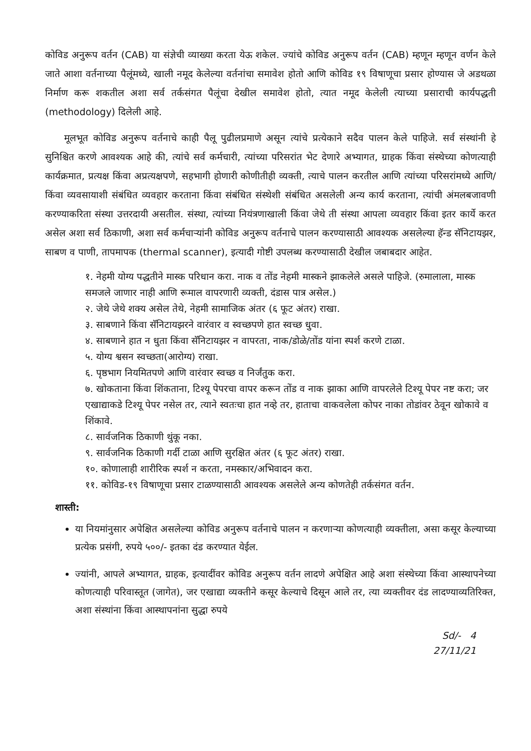कोविड अनुरूप वर्तन (CAB) या संज्ञेची व्याख्या करता येऊ शकेल. ज्यांचे कोविड अनुरूप वर्तन (CAB) म्हणून म्हणून वर्णन केले जाते आशा वर्तनाच्या पैलूंमध्ये, खाली नमूद केलेल्या वर्तनांचा समावेश होतो आणि कोविड १९ विषाणूचा प्रसार होण्यास जे अडथळा निर्माण करू शकतील अशा सर्व तर्कसंगत पैलूंचा देखील समावेश होतो, त्यात नमूद केलेली त्याच्या प्रसाराची कार्यपद्धती (methodology) दिलेली आहे.
मूलभूत कोविड अनुरूप वर्तनाचे काही पैलू पुढीलप्रमाणे असून त्यांचे प्रत्येकाने सदैव पालन केले पाहिजे. सर्व संस्थांनी हे सुनिश्चित करणे आवश्यक आहे की, त्यांचे सर्व कर्मचारी, त्यांच्या परिसरांत भेट देणारे अभ्यागत, ग्राहक किंवा संस्थेच्या कोणत्याही कार्यक्रमात, प्रत्यक्ष किंवा अप्रत्यक्षपणे, सहभागी होणारी कोणीतीही व्यक्ती, त्याचे पालन करतील आणि त्यांच्या परिसरांमध्ये आणि/किंवा व्यवसायाशी संबंधित व्यवहार करताना किंवा संबंधित संस्थेशी संबंधित असलेली अन्य कार्य करताना, त्यांची अंमलबजावणी करण्याकरिता संस्था उत्तरदायी असतील. संस्था, त्यांच्या नियंत्रणाखाली किंवा जेथे ती संस्था आपला व्यवहार किंवा इतर कार्ये करत असेल अशा सर्व ठिकाणी, अशा सर्व कर्मचाऱ्यांनी कोविड अनुरूप वर्तनाचे पालन करण्यासाठी आवश्यक असलेल्या हॅन्ड सॅनिटायझर, साबण व पाणी, तापमापक (thermal scanner), इत्यादी गोष्टी उपलब्ध करण्यासाठी देखील जबाबदार आहेत.
१. नेहमी योग्य पद्धतीने मास्क परिधान करा. नाक व तोंड नेहमी मास्कने झाकलेले असले पाहिजे. (रुमालाला, मास्क समजले जाणार नाही आणि रूमाल वापरणारी व्यक्ती, दंडास पात्र असेल.)
२. जेथे जेथे शक्य असेल तेथे, नेहमी सामाजिक अंतर (६ फूट अंतर) राखा.
३. साबणाने किंवा सॅनिटायझरने वारंवार व स्वच्छपणे हात स्वच्छ धुवा.
४. साबणाने हात न धुता किंवा सॅनिटायझर न वापरता, नाक/डोळे/तोंड यांना स्पर्श करणे टाळा.
५. योग्य श्वसन स्वच्छता(आरोग्य) राखा.
६. पृष्ठभाग नियमितपणे आणि वारंवार स्वच्छ व निर्जंतुक करा.
७. खोकताना किंवा शिंकताना, टिश्यू पेपरचा वापर करून तोंड व नाक झाका आणि वापरलेले टिश्यू पेपर नष्ट करा; जर एखाद्याकडे टिश्यू पेपर नसेल तर, त्याने स्वतःचा हात नव्हे तर, हाताचा वाकवलेला कोपर नाका तोडांवर ठेवून खोकावे व शिंकावे.
८. सार्वजनिक ठिकाणी थुंकू नका.
९. सार्वजनिक ठिकाणी गर्दी टाळा आणि सुरक्षित अंतर (६ फूट अंतर) राखा.
१०. कोणालाही शारीरिक स्पर्श न करता, नमस्कार/अभिवादन करा.
११. कोविड-१९ विषाणूचा प्रसार टाळण्यासाठी आवश्यक असलेले अन्य कोणतेही तर्कसंगत वर्तन.
शास्ती:
या नियमांनुसार अपेक्षित असलेल्या कोविड अनुरूप वर्तनाचे पालन न करणाऱ्या कोणत्याही व्यक्तीला, असा कसूर केल्याच्या प्रत्येक प्रसंगी, रुपये ५००/- इतका दंड करण्यात येईल.
ज्यांनी, आपले अभ्यागत, ग्राहक, इत्यादींवर कोविड अनुरूप वर्तन लादणे अपेक्षित आहे अशा संस्थेच्या किंवा आस्थापनेच्या कोणत्याही परिवास्तूत (जागेत), जर एखाद्या व्यक्तीने कसूर केल्याचे दिसून आले तर, त्या व्यक्तीवर दंड लादण्याव्यतिरिक्त, अशा संस्थांना किंवा आस्थापनांना सुद्धा रुपये
Sd/- 4
27/11/21